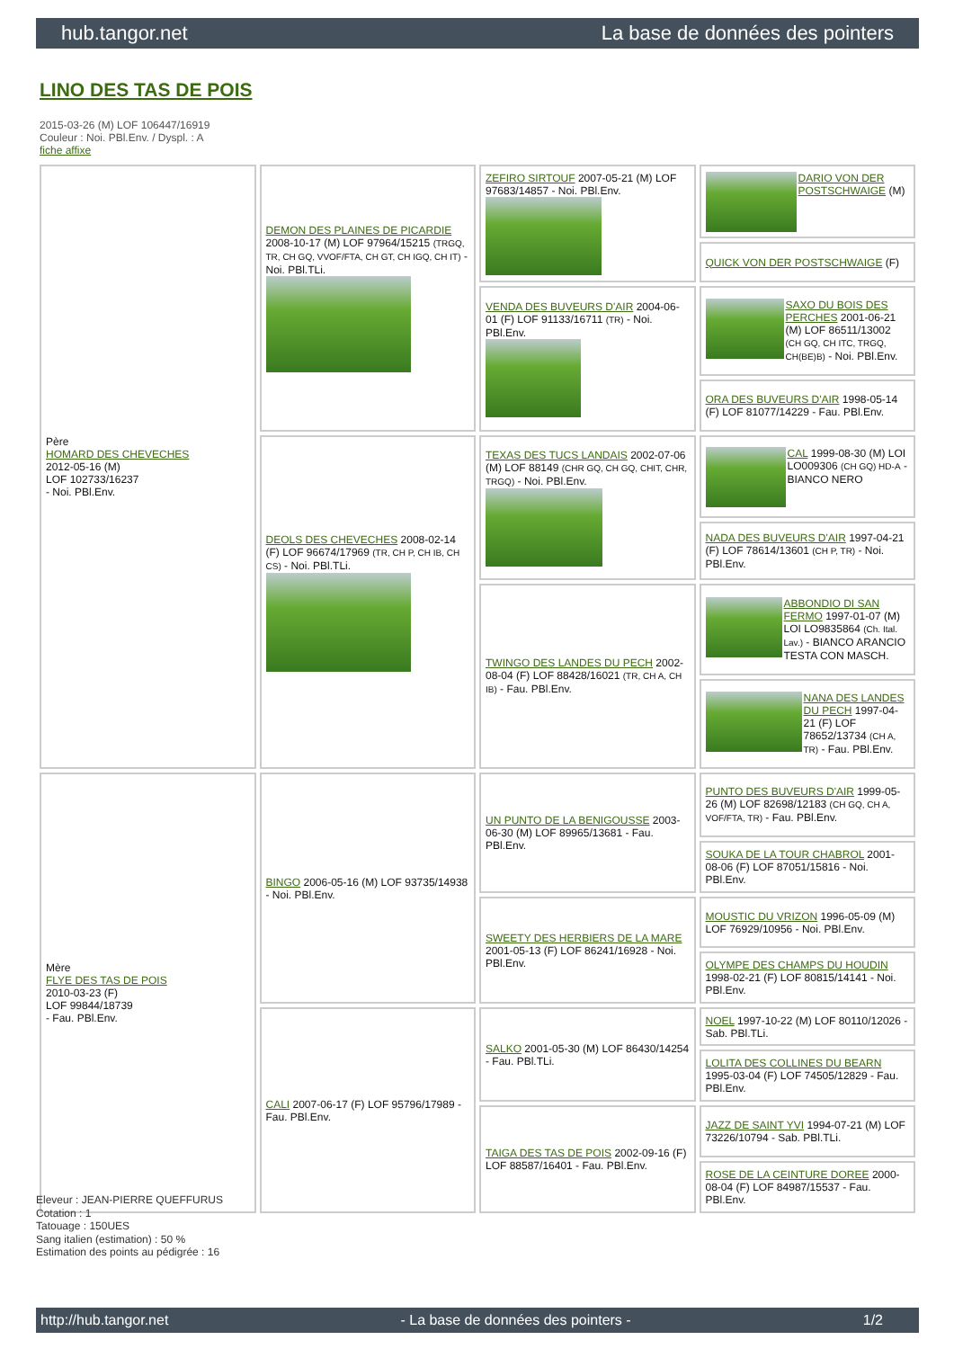hub.tangor.net La base de données des pointers
LINO DES TAS DE POIS
2015-03-26 (M) LOF 106447/16919
Couleur : Noi. PBl.Env. / Dyspl. : A
fiche affixe
| Père HOMARD DES CHEVECHES 2012-05-16 (M) LOF 102733/16237 - Noi. PBl.Env. | DEMON DES PLAINES DE PICARDIE 2008-10-17 (M) LOF 97964/15215 (TRGQ, TR, CH GQ, VVOF/FTA, CH GT, CH IGQ, CH IT) - Noi. PBl.TLi. | ZEFIRO SIRTOUF 2007-05-21 (M) LOF 97683/14857 - Noi. PBl.Env. | DARIO VON DER POSTSCHWAIGE (M) |
| | | | QUICK VON DER POSTSCHWAIGE (F) |
| | | VENDA DES BUVEURS D'AIR 2004-06-01 (F) LOF 91133/16711 (TR) - Noi. PBl.Env. | SAXO DU BOIS DES PERCHES 2001-06-21 (M) LOF 86511/13002 (CH GQ, CH ITC, TRGQ, CH(BE)B) - Noi. PBl.Env. |
| | | | ORA DES BUVEURS D'AIR 1998-05-14 (F) LOF 81077/14229 - Fau. PBl.Env. |
| | DEOLS DES CHEVECHES 2008-02-14 (F) LOF 96674/17969 (TR, CH P, CH IB, CH CS) - Noi. PBl.TLi. | TEXAS DES TUCS LANDAIS 2002-07-06 (M) LOF 88149 (CHR GQ, CH GQ, CHIT, CHR, TRGQ) - Noi. PBl.Env. | CAL 1999-08-30 (M) LOI LO009306 (CH GQ) HD-A - BIANCO NERO |
| | | | NADA DES BUVEURS D'AIR 1997-04-21 (F) LOF 78614/13601 (CH P, TR) - Noi. PBl.Env. |
| | | TWINGO DES LANDES DU PECH 2002-08-04 (F) LOF 88428/16021 (TR, CH A, CH IB) - Fau. PBl.Env. | ABBONDIO DI SAN FERMO 1997-01-07 (M) LOI LO9835864 (Ch. Ital. Lav.) - BIANCO ARANCIO TESTA CON MASCH. |
| | | | NANA DES LANDES DU PECH 1997-04-21 (F) LOF 78652/13734 (CH A, TR) - Fau. PBl.Env. |
| Mère FLYE DES TAS DE POIS 2010-03-23 (F) LOF 99844/18739 - Fau. PBl.Env. | BINGO 2006-05-16 (M) LOF 93735/14938 - Noi. PBl.Env. | UN PUNTO DE LA BENIGOUSSE 2003-06-30 (M) LOF 89965/13681 - Fau. PBl.Env. | PUNTO DES BUVEURS D'AIR 1999-05-26 (M) LOF 82698/12183 (CH GQ, CH A, VOF/FTA, TR) - Fau. PBl.Env. |
| | | | SOUKA DE LA TOUR CHABROL 2001-08-06 (F) LOF 87051/15816 - Noi. PBl.Env. |
| | | SWEETY DES HERBIERS DE LA MARE 2001-05-13 (F) LOF 86241/16928 - Noi. PBl.Env. | MOUSTIC DU VRIZON 1996-05-09 (M) LOF 76929/10956 - Noi. PBl.Env. |
| | | | OLYMPE DES CHAMPS DU HOUDIN 1998-02-21 (F) LOF 80815/14141 - Noi. PBl.Env. |
| | CALI 2007-06-17 (F) LOF 95796/17989 - Fau. PBl.Env. | SALKO 2001-05-30 (M) LOF 86430/14254 - Fau. PBl.TLi. | NOEL 1997-10-22 (M) LOF 80110/12026 - Sab. PBl.TLi. |
| | | | LOLITA DES COLLINES DU BEARN 1995-03-04 (F) LOF 74505/12829 - Fau. PBl.Env. |
| | | TAIGA DES TAS DE POIS 2002-09-16 (F) LOF 88587/16401 - Fau. PBl.Env. | JAZZ DE SAINT YVI 1994-07-21 (M) LOF 73226/10794 - Sab. PBl.TLi. |
| | | | ROSE DE LA CEINTURE DOREE 2000-08-04 (F) LOF 84987/15537 - Fau. PBl.Env. |
Eleveur : JEAN-PIERRE QUEFFURUS
Cotation : 1
Tatouage : 150UES
Sang italien (estimation) : 50 %
Estimation des points au pédigrée : 16
http://hub.tangor.net - La base de données des pointers - 1/2